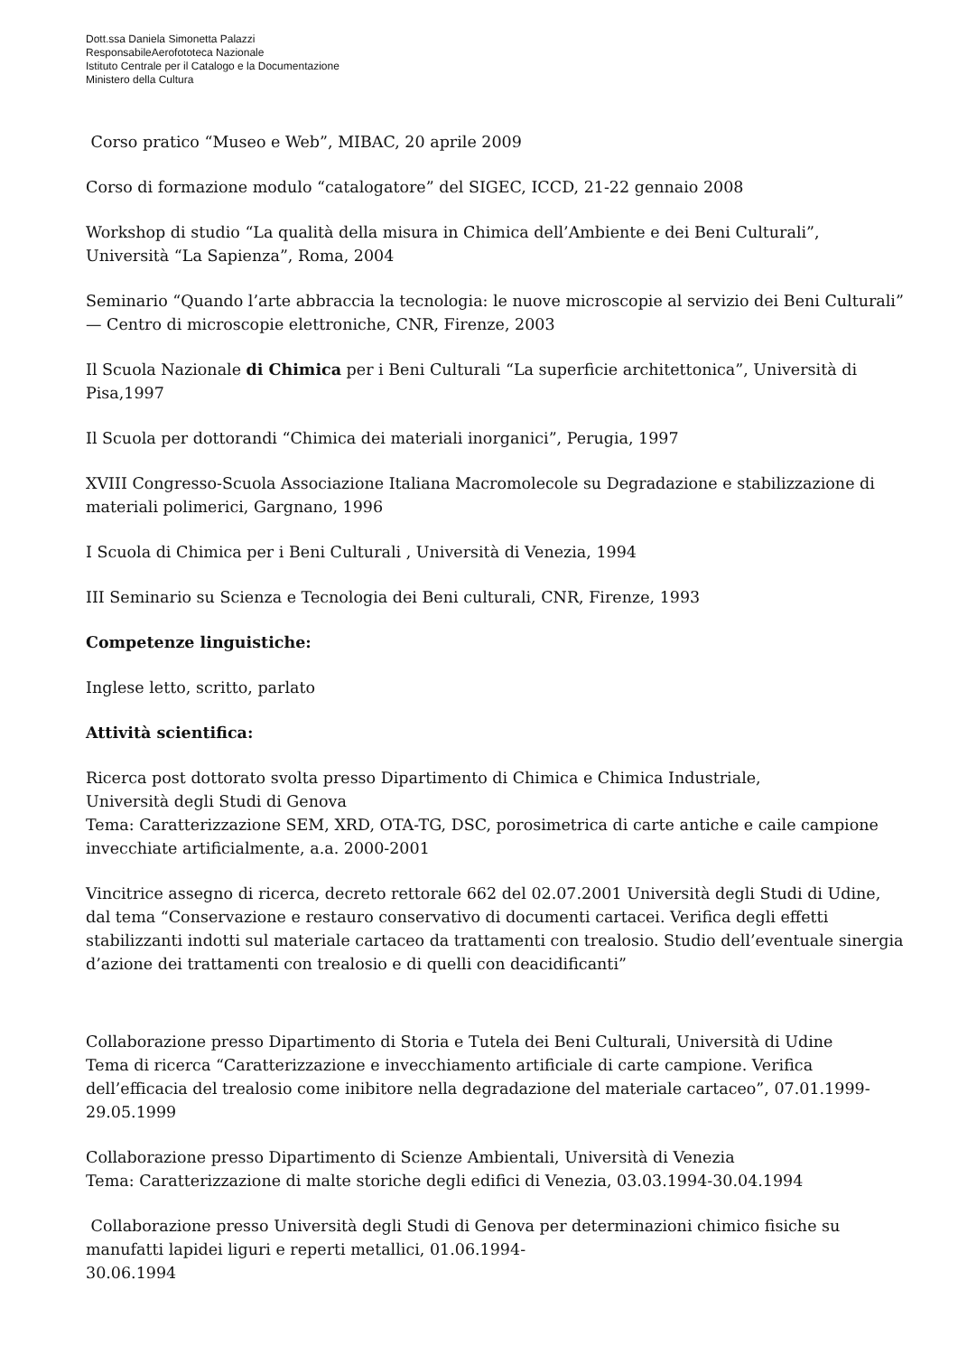Dott.ssa Daniela Simonetta Palazzi
ResponsabileAerofototeca Nazionale
Istituto Centrale per il Catalogo e la Documentazione
Ministero della Cultura
Corso pratico “Museo e Web”, MIBAC, 20 aprile 2009
Corso di formazione modulo “catalogatore” del SIGEC, ICCD, 21-22 gennaio 2008
Workshop di studio “La qualità della misura in Chimica dell’Ambiente e dei Beni Culturali”, Università “La Sapienza”, Roma, 2004
Seminario “Quando l’arte abbraccia la tecnologia: le nuove microscopie al servizio dei Beni Culturali” — Centro di microscopie elettroniche, CNR, Firenze, 2003
Il Scuola Nazionale di Chimica per i Beni Culturali “La superficie architettonica”, Università di Pisa,1997
Il Scuola per dottorandi “Chimica dei materiali inorganici”, Perugia, 1997
XVIII Congresso-Scuola Associazione Italiana Macromolecole su Degradazione e stabilizzazione di materiali polimerici, Gargnano, 1996
I Scuola di Chimica per i Beni Culturali , Università di Venezia, 1994
III Seminario su Scienza e Tecnologia dei Beni culturali, CNR, Firenze, 1993
Competenze linguistiche:
Inglese letto, scritto, parlato
Attività scientifica:
Ricerca post dottorato svolta presso Dipartimento di Chimica e Chimica Industriale,
Università degli Studi di Genova
Tema: Caratterizzazione SEM, XRD, OTA-TG, DSC, porosimetrica di carte antiche e caile campione invecchiate artificialmente, a.a. 2000-2001
Vincitrice assegno di ricerca, decreto rettorale 662 del 02.07.2001 Università degli Studi di Udine, dal tema “Conservazione e restauro conservativo di documenti cartacei. Verifica degli effetti stabilizzanti indotti sul materiale cartaceo da trattamenti con trealosio. Studio dell’eventuale sinergia d’azione dei trattamenti con trealosio e di quelli con deacidificanti”
Collaborazione presso Dipartimento di Storia e Tutela dei Beni Culturali, Università di Udine
Tema di ricerca “Caratterizzazione e invecchiamento artificiale di carte campione. Verifica dell’efficacia del trealosio come inibitore nella degradazione del materiale cartaceo”, 07.01.1999- 29.05.1999
Collaborazione presso Dipartimento di Scienze Ambientali, Università di Venezia
Tema: Caratterizzazione di malte storiche degli edifici di Venezia, 03.03.1994-30.04.1994
Collaborazione presso Università degli Studi di Genova per determinazioni chimico fisiche su manufatti lapidei liguri e reperti metallici, 01.06.1994-
30.06.1994